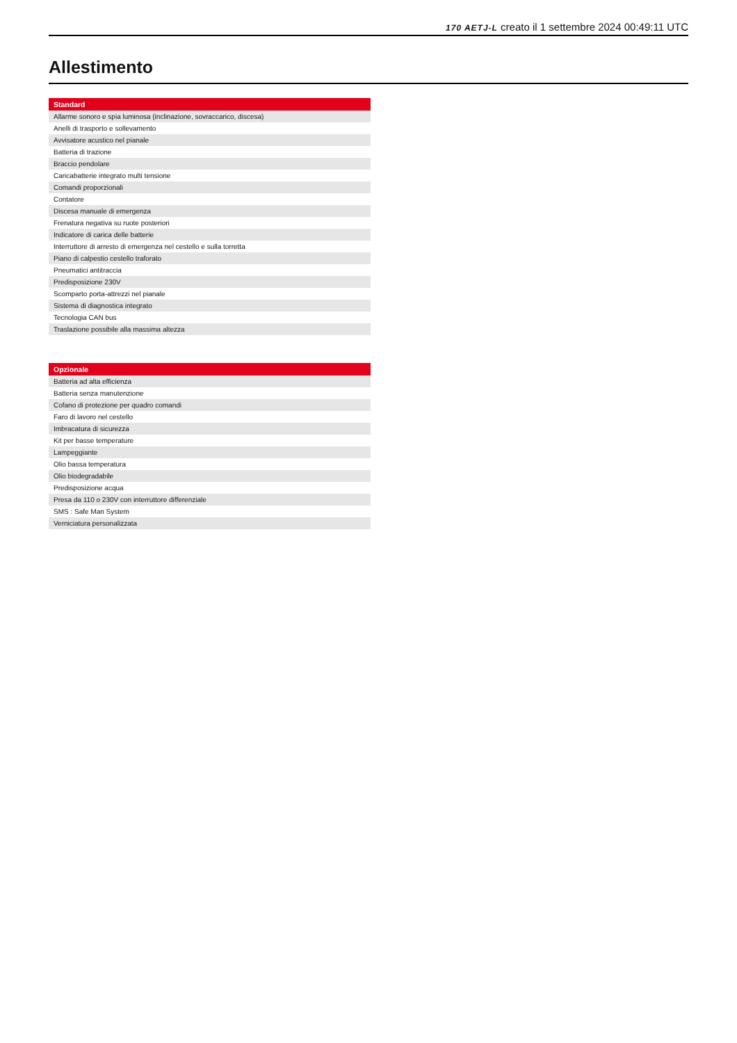170 AETJ-L creato il 1 settembre 2024 00:49:11 UTC
Allestimento
| Standard |
| --- |
| Allarme sonoro e spia luminosa (inclinazione, sovraccarico, discesa) |
| Anelli di trasporto e sollevamento |
| Avvisatore acustico nel pianale |
| Batteria di trazione |
| Braccio pendolare |
| Caricabatterie integrato multi tensione |
| Comandi proporzionali |
| Contatore |
| Discesa manuale di emergenza |
| Frenatura negativa su ruote posteriori |
| Indicatore di carica delle batterie |
| Interruttore di arresto di emergenza nel cestello e sulla torretta |
| Piano di calpestio cestello traforato |
| Pneumatici antitraccia |
| Predisposizione 230V |
| Scomparto porta-attrezzi nel pianale |
| Sistema di diagnostica integrato |
| Tecnologia CAN bus |
| Traslazione possibile alla massima altezza |
| Opzionale |
| --- |
| Batteria ad alta efficienza |
| Batteria senza manutenzione |
| Cofano di protezione per quadro comandi |
| Faro di lavoro nel cestello |
| Imbracatura di sicurezza |
| Kit per basse temperature |
| Lampeggiante |
| Olio bassa temperatura |
| Olio biodegradabile |
| Predisposizione acqua |
| Presa da 110 o 230V con interruttore differenziale |
| SMS : Safe Man System |
| Verniciatura personalizzata |